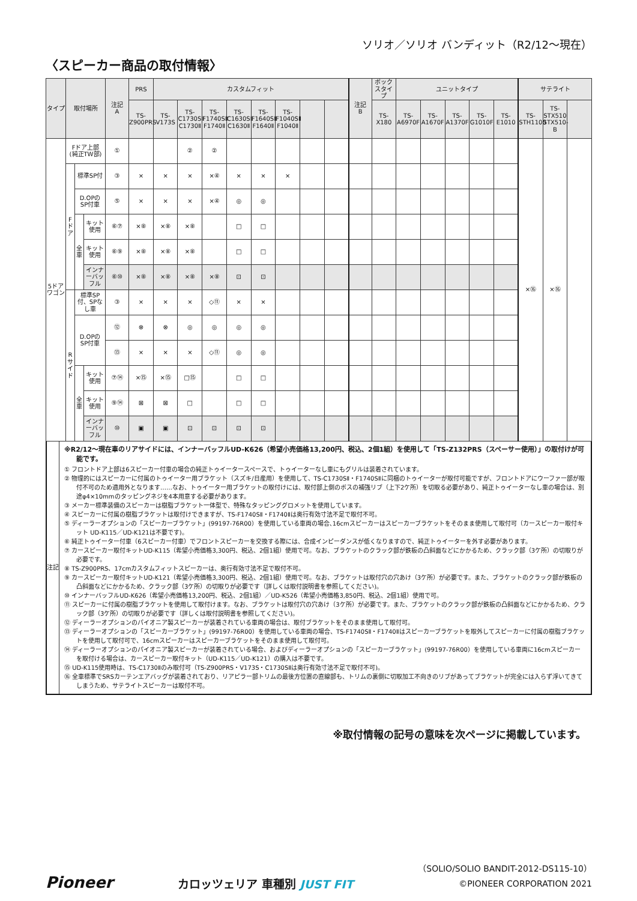ソリオ／ソリオ バンディット（R2/12～現在）
〈スピーカー商品の取付情報〉
| タイプ | 取付場所 | | | 注記 A | PRS | カスタムフィット | | | | | | | | 注記 B | ボックスタイプ | ユニットタイプ | | | | | サテライト | | |
| --- | --- | --- | --- | --- | --- | --- | --- | --- | --- | --- | --- | --- | --- | --- | --- | --- | --- | --- | --- | --- | --- | --- | --- |
| | | | | | TS- Z900PRS | TS- V173S | TS- C1730SⅡ C1730Ⅱ | TS- F1740SⅡ F1740Ⅱ | TS- C1630SⅡ C1630Ⅱ | TS- F1640SⅡ F1640Ⅱ | TS- F1040SⅡ F1040Ⅱ | | | | TS- X180 | TS- A6970F | TS- A1670F | TS- A1370F | TS- G1010F | TS- E1010 | TS- STH1100 | TS- STX510 STX510-B | |
| 5ドア ワゴン | Fドア上部 (純正TW部) | | | ① | | | ② | ② | | | | | | | | | | | | | ×⑯ | ×⑯ | |
| | Fドア | 標準SP付 | | ③ | × | × | × | ×④ | × | × | × | | | | | | | | | | | | |
| | | D.OPの SP付車 | | ⑤ | × | × | × | ×④ | ◎ | ◎ | | | | | | | | | | | | | |
| | | 全車 | キット使用 | ⑥⑦ | ×⑧ | ×⑧ | ×⑧ | | □ | □ | | | | | | | | | | | | | |
| | | | キット使用 | ⑥⑨ | ×⑧ | ×⑧ | ×⑧ | | □ | □ | | | | | | | | | | | | | |
| | | | インナーバッフル | ⑥⑩ | ×⑧ | ×⑧ | ×⑧ | ×⑧ | ⊡ | ⊡ | | | | | | | | | | | | | |
| | Rサイド | 標準SP付、SPなし車 | | ③ | × | × | × | ◇⑪ | × | × | | | | | | | | | | | | | |
| | | D.OPの SP付車 | | ⑫ | ⊗ | ⊗ | ◎ | ◎ | ◎ | ◎ | | | | | | | | | | | | | |
| | | | | ⑬ | × | × | × | ◇⑪ | ◎ | ◎ | | | | | | | | | | | | | |
| | | 全車 | キット使用 | ⑦⑭ | ×⑮ | ×⑮ | □⑮ | | □ | □ | | | | | | | | | | | | | |
| | | | キット使用 | ⑨⑭ | ⊠ | ⊠ | □ | | □ | □ | | | | | | | | | | | | | |
| | | | インナーバッフル | ⑩ | ▣ | ▣ | ⊡ | ⊡ | ⊡ | ⊡ | | | | | | | | | | | | | |
注記
※R2/12～現在車のリアサイドには、インナーバッフルUD-K626（希望小売価格13,200円、税込、2個1組）を使用して「TS-Z132PRS（スペーサー使用）」の取付けが可能です。
① フロントドア上部は6スピーカー付車の場合の純正トゥイータースペースで、トゥイーターなし車にもグリルは装着されています。
② 物理的にはスピーカーに付属のトゥイーター用ブラケット（スズキ/日産用）を使用して、TS-C1730SⅡ・F1740SⅡに同梱のトゥイーターが取付可能ですが、フロントドアにウーファー部が取付不可のため適用外となります……なお、トゥイーター用ブラケットの取付けには、取付部上側のボスの補強リブ（上下2ケ所）を切取る必要があり、純正トゥイーターなし車の場合は、別途φ4×10mmのタッピングネジを4本用意する必要があります。
③ メーカー標準装備のスピーカーは樹脂ブラケット一体型で、特殊なタッピンググロメットを使用しています。
④ スピーカーに付属の樹脂ブラケットは取付けできますが、TS-F1740SⅡ・F1740Ⅱは奥行有効寸法不足で取付不可。
⑤ ディーラーオプションの「スピーカーブラケット」(99197-76R00）を使用している車両の場合､16cmスピーカーはスピーカーブラケットをそのまま使用して取付可（カースピーカー取付キット UD-K115／UD-K121は不要です)。
⑥ 純正トゥイーター付車（6スピーカー付車）でフロントスピーカーを交換する際には、合成インピーダンスが低くなりますので、純正トゥイーターを外す必要があります。
⑦ カースピーカー取付キットUD-K115（希望小売価格3,300円、税込、2個1組）使用で可。なお、ブラケットのクラック部が鉄板の凸斜面などにかかるため、クラック部（3ケ所）の切取りが必要です。
⑧ TS-Z900PRS、17cmカスタムフィットスピーカーは、奥行有効寸法不足で取付不可。
⑨ カースピーカー取付キットUD-K121（希望小売価格3,300円、税込、2個1組）使用で可。なお、ブラケットは取付穴の穴あけ（3ケ所）が必要です。また、ブラケットのクラック部が鉄板の凸斜面などにかかるため、クラック部（3ケ所）の切取りが必要です（詳しくは取付説明書を参照してください)。
⑩ インナーバッフルUD-K626（希望小売価格13,200円、税込、2個1組）／UD-K526（希望小売価格3,850円、税込、2個1組）使用で可。
⑪ スピーカーに付属の樹脂ブラケットを使用して取付けます。なお、ブラケットは取付穴の穴あけ（3ケ所）が必要です。また、ブラケットのクラック部が鉄板の凸斜面などにかかるため、クラック部（3ケ所）の切取りが必要です（詳しくは取付説明書を参照してください)。
⑫ ディーラーオプションのパイオニア製スピーカーが装着されている車両の場合は、取付ブラケットをそのまま使用して取付可。
⑬ ディーラーオプションの「スピーカーブラケット」(99197-76R00）を使用している車両の場合、TS-F1740SⅡ・F1740Ⅱはスピーカーブラケットを取外してスピーカーに付属の樹脂ブラケットを使用して取付可で、16cmスピーカーはスピーカーブラケットをそのまま使用して取付可。
⑭ ディーラーオプションのパイオニア製スピーカーが装着されている場合、およびディーラーオプションの「スピーカーブラケット」(99197-76R00）を使用している車両に16cmスピーカーを取付ける場合は、カースピーカー取付キット（UD-K115／UD-K121）の購入は不要です。
⑮ UD-K115使用時は、TS-C1730Ⅱのみ取付可（TS-Z900PRS・V173S・C1730SⅡは奥行有効寸法不足で取付不可)。
⑯ 全車標準でSRSカーテンエアバッグが装着されており、リアピラー部トリムの最後方位置の直線部も、トリムの裏側に切取加工不向きのリブがあってブラケットが完全には入らず浮いてきてしまうため、サテライトスピーカーは取付不可。
※取付情報の記号の意味を次ページに掲載しています。
Pioneer
カロッツェリア 車種別 JUST FIT
（SOLIO/SOLIO BANDIT-2012-DS115-10）
©PIONEER CORPORATION 2021